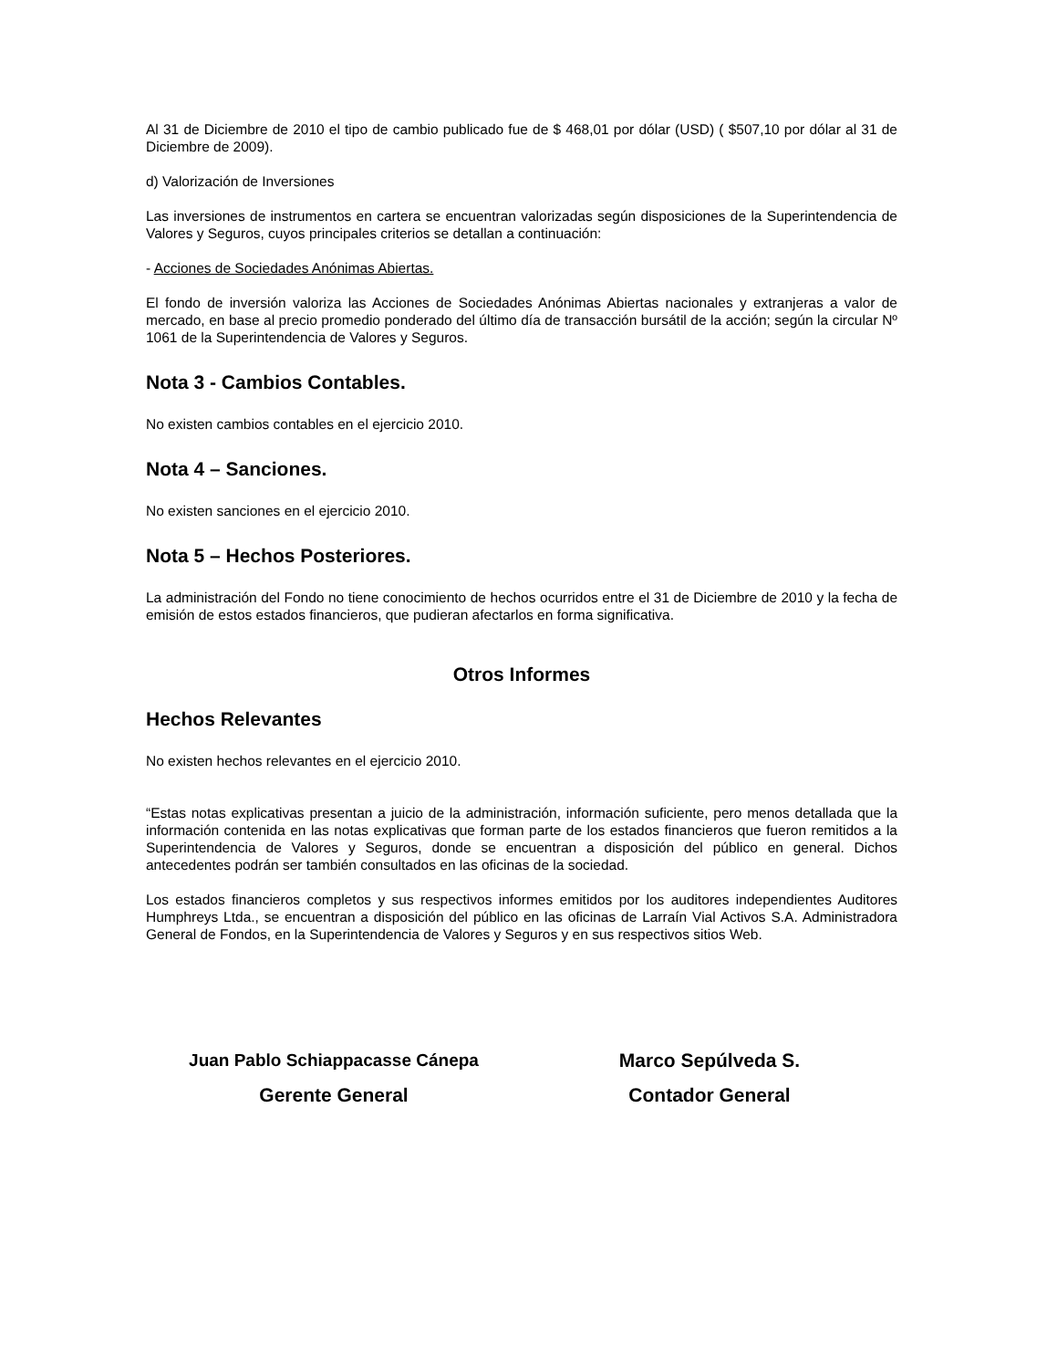Al 31 de Diciembre de 2010 el tipo de cambio publicado fue de $ 468,01 por dólar (USD) ( $507,10 por dólar al 31 de Diciembre de 2009).
d) Valorización de Inversiones
Las inversiones de instrumentos en cartera se encuentran valorizadas según disposiciones de la Superintendencia de Valores y Seguros, cuyos principales criterios se detallan a continuación:
- Acciones de Sociedades Anónimas Abiertas.
El fondo de inversión valoriza las Acciones de Sociedades Anónimas Abiertas nacionales y extranjeras a valor de mercado, en base al precio promedio ponderado del último día de transacción bursátil de la acción; según la circular Nº 1061 de la Superintendencia de Valores y Seguros.
Nota 3 - Cambios Contables.
No existen cambios contables en el ejercicio 2010.
Nota 4 – Sanciones.
No existen sanciones en el ejercicio 2010.
Nota 5 – Hechos Posteriores.
La administración del Fondo no tiene conocimiento de hechos ocurridos entre el 31 de Diciembre de 2010 y la fecha de emisión de estos estados financieros, que pudieran afectarlos en forma significativa.
Otros Informes
Hechos Relevantes
No existen hechos relevantes en el ejercicio 2010.
“Estas notas explicativas presentan a juicio de la administración, información suficiente, pero menos detallada que la información contenida en las notas explicativas que forman parte de los estados financieros que fueron remitidos a la Superintendencia de Valores y Seguros, donde se encuentran a disposición del público en general. Dichos antecedentes podrán ser también consultados en las oficinas de la sociedad.
Los estados financieros completos y sus respectivos informes emitidos por los auditores independientes Auditores Humphreys Ltda., se encuentran a disposición del público en las oficinas de Larraín Vial Activos S.A. Administradora General de Fondos, en la Superintendencia de Valores y Seguros y en sus respectivos sitios Web.
Juan Pablo Schiappacasse Cánepa
Gerente General
Marco Sepúlveda S.
Contador General